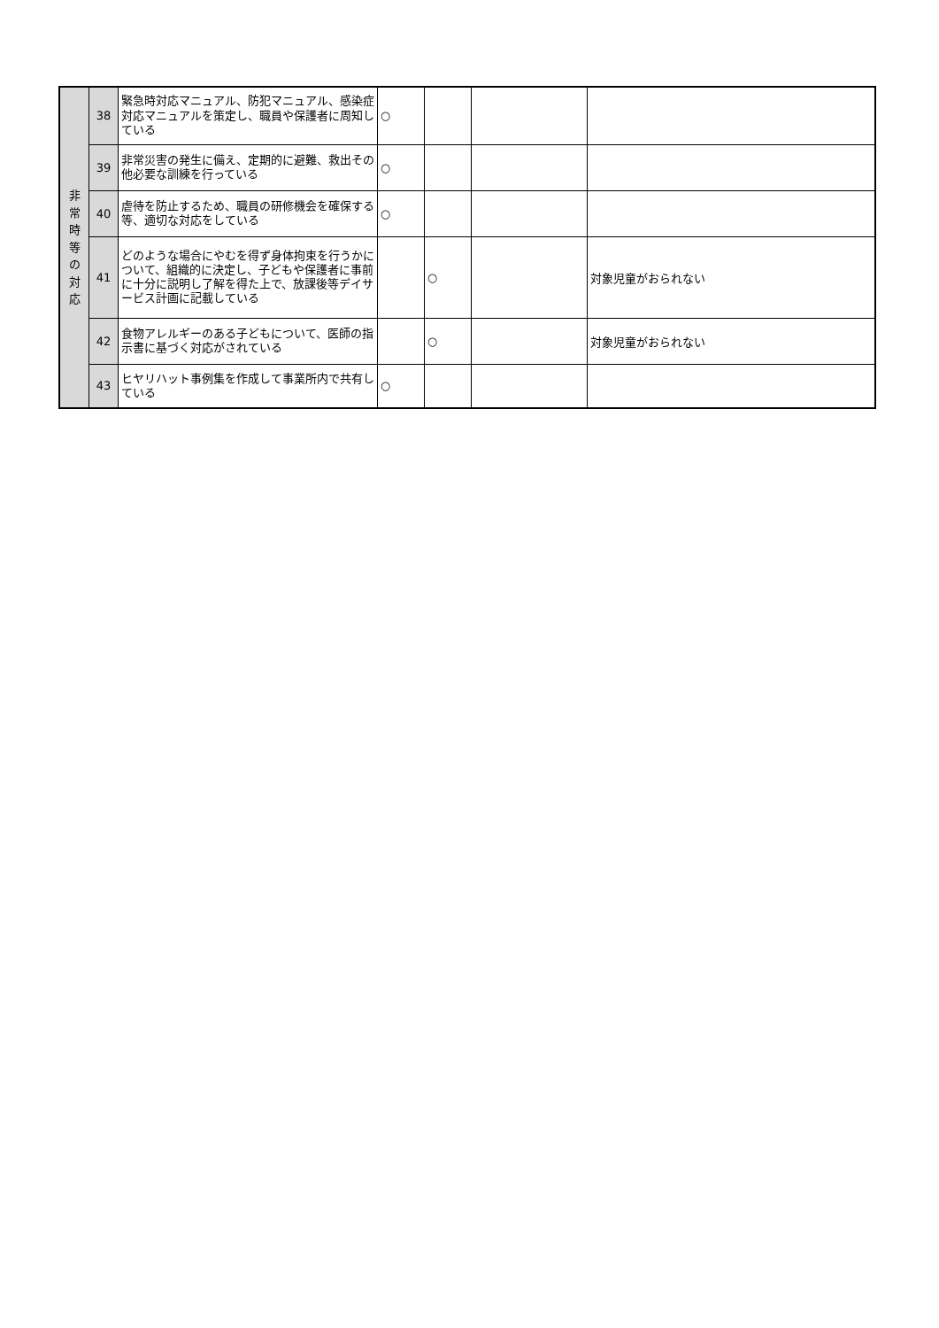| 非 常 時 等 の 対 応 | 38 | 緊急時対応マニュアル、防犯マニュアル、感染症対応マニュアルを策定し、職員や保護者に周知している | ○ | | | |
| | 39 | 非常災害の発生に備え、定期的に避難、救出その他必要な訓練を行っている | ○ | | | |
| | 40 | 虐待を防止するため、職員の研修機会を確保する等、適切な対応をしている | ○ | | | |
| | 41 | どのような場合にやむを得ず身体拘束を行うかについて、組織的に決定し、子どもや保護者に事前に十分に説明し了解を得た上で、放課後等デイサービス計画に記載している | | ○ | | 対象児童がおられない |
| | 42 | 食物アレルギーのある子どもについて、医師の指示書に基づく対応がされている | | ○ | | 対象児童がおられない |
| | 43 | ヒヤリハット事例集を作成して事業所内で共有している | ○ | | | |